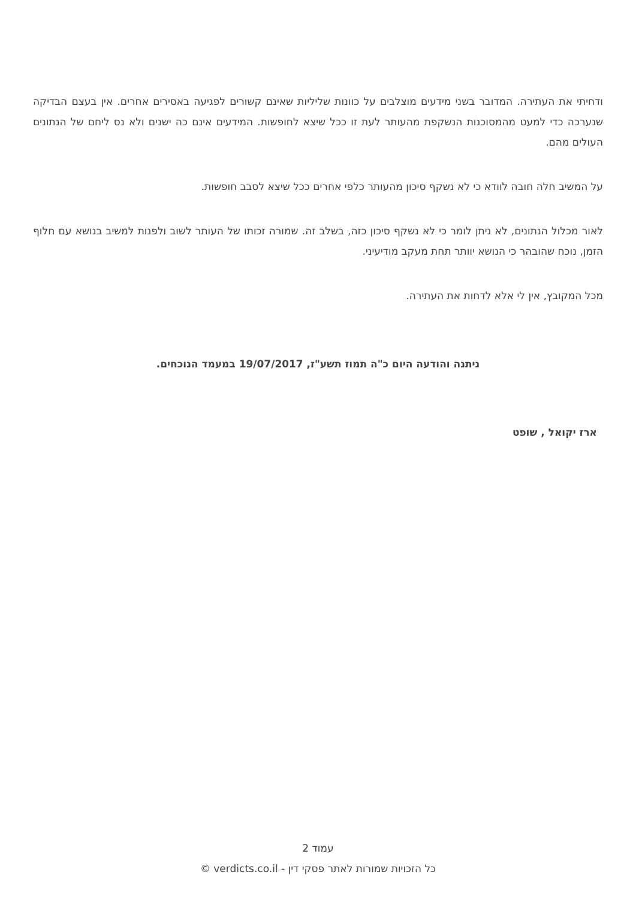ודחיתי את העתירה. המדובר בשני מידעים מוצלבים על כוונות שליליות שאינם קשורים לפגיעה באסירים אחרים. אין בעצם הבדיקה שנערכה כדי למעט מהמסוכנות הנשקפת מהעותר לעת זו ככל שיצא לחופשות. המידעים אינם כה ישנים ולא נס ליחם של הנתונים העולים מהם.
על המשיב חלה חובה לוודא כי לא נשקף סיכון מהעותר כלפי אחרים ככל שיצא לסבב חופשות.
לאור מכלול הנתונים, לא ניתן לומר כי לא נשקף סיכון כזה, בשלב זה. שמורה זכותו של העותר לשוב ולפנות למשיב בנושא עם חלוף הזמן, נוכח שהובהר כי הנושא יוותר תחת מעקב מודיעיני.
מכל המקובץ, אין לי אלא לדחות את העתירה.
ניתנה והודעה היום כ"ה תמוז תשע"ז, 19/07/2017 במעמד הנוכחים.
ארז יקואל , שופט
עמוד 2
כל הזכויות שמורות לאתר פסקי דין - verdicts.co.il ©